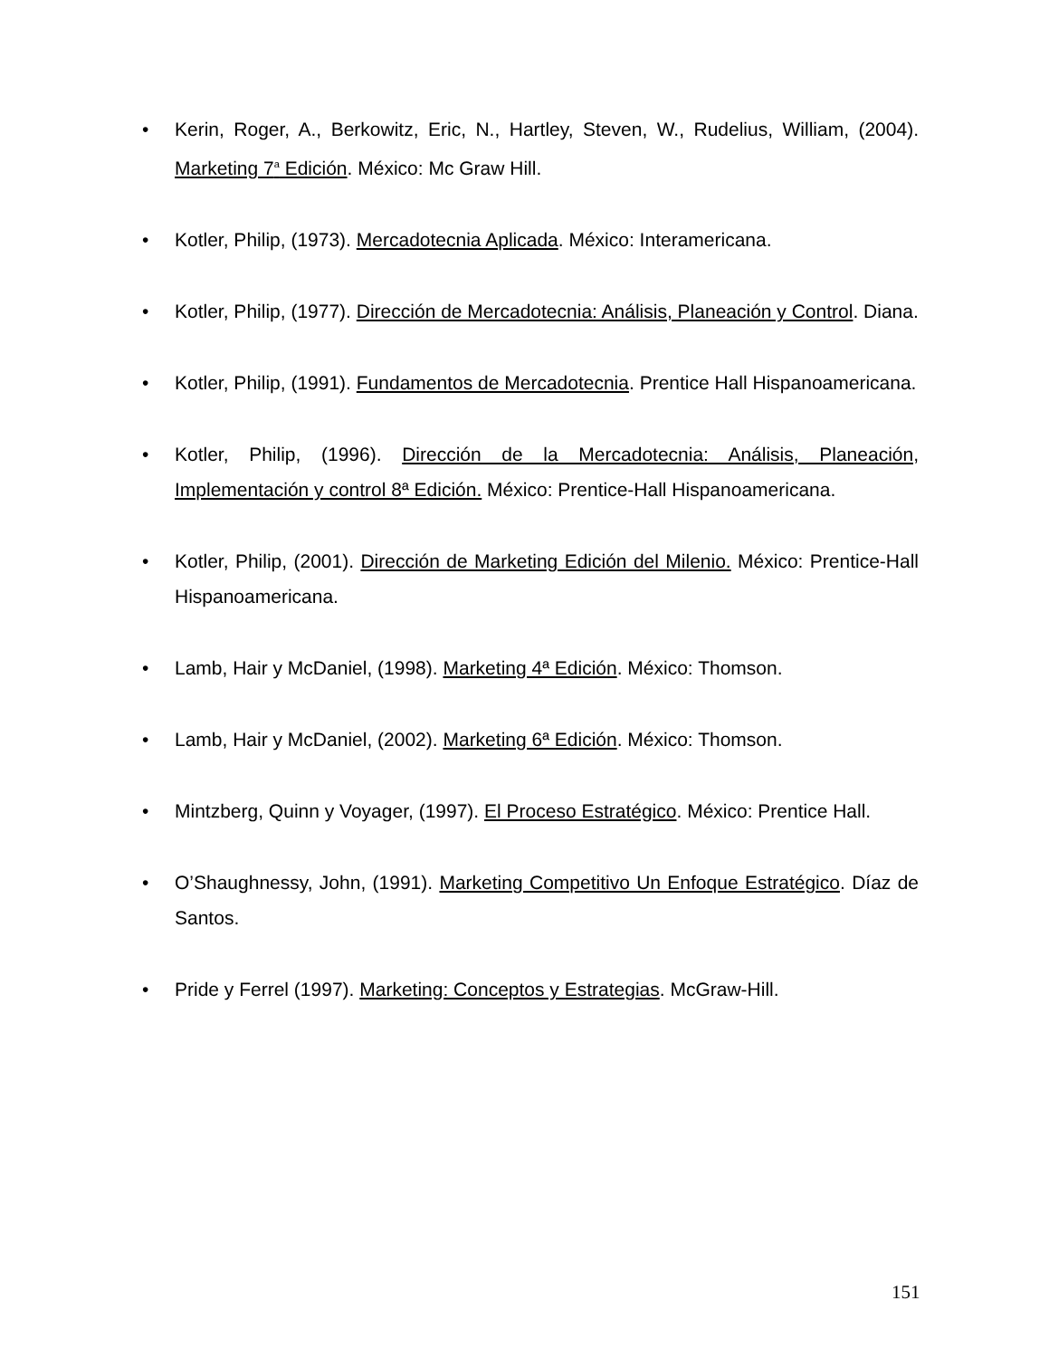• Kerin, Roger, A., Berkowitz, Eric, N., Hartley, Steven, W., Rudelius, William, (2004). Marketing 7<sup>a</sup> Edición. México: Mc Graw Hill.
• Kotler, Philip, (1973). Mercadotecnia Aplicada. México: Interamericana.
• Kotler, Philip, (1977). Dirección de Mercadotecnia: Análisis, Planeación y Control. Diana.
• Kotler, Philip, (1991). Fundamentos de Mercadotecnia. Prentice Hall Hispanoamericana.
• Kotler, Philip, (1996). Dirección de la Mercadotecnia: Análisis, Planeación, Implementación y control 8ª Edición. México: Prentice-Hall Hispanoamericana.
• Kotler, Philip, (2001). Dirección de Marketing Edición del Milenio. México: Prentice-Hall Hispanoamericana.
• Lamb, Hair y McDaniel, (1998). Marketing 4ª Edición. México: Thomson.
• Lamb, Hair y McDaniel, (2002). Marketing 6ª Edición. México: Thomson.
• Mintzberg, Quinn y Voyager, (1997). El Proceso Estratégico. México: Prentice Hall.
• O’Shaughnessy, John, (1991). Marketing Competitivo Un Enfoque Estratégico. Díaz de Santos.
• Pride y Ferrel (1997). Marketing: Conceptos y Estrategias. McGraw-Hill.
151